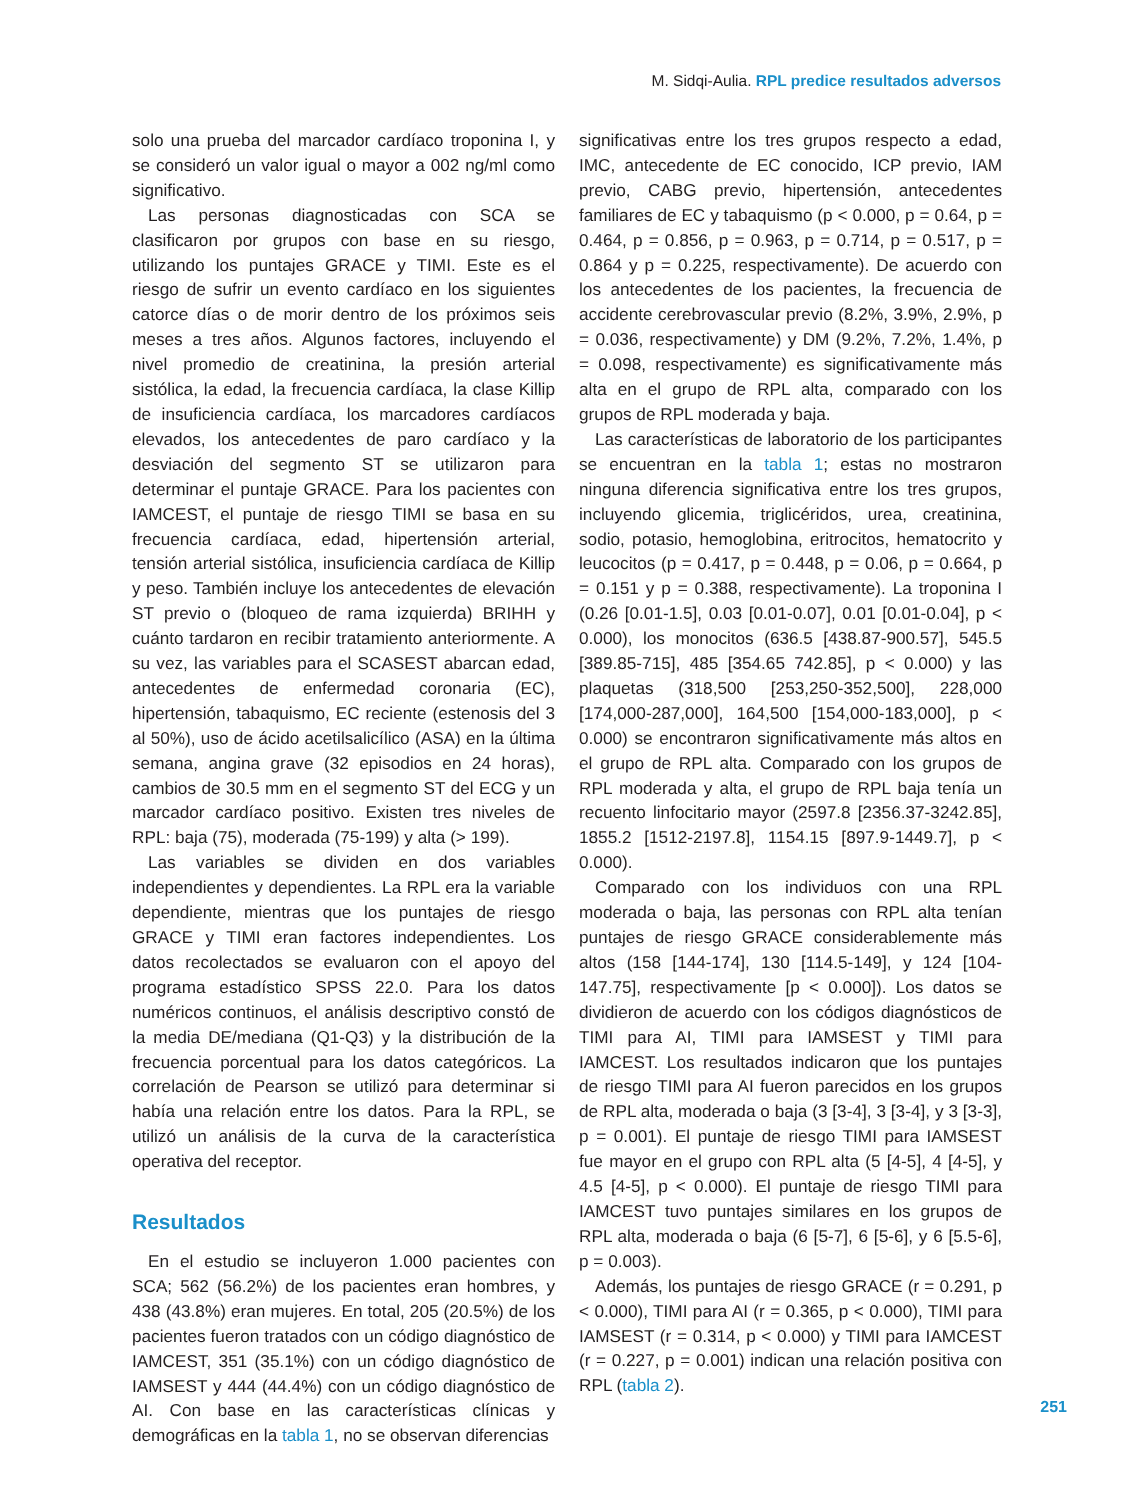M. Sidqi-Aulia. RPL predice resultados adversos
solo una prueba del marcador cardíaco troponina I, y se consideró un valor igual o mayor a 002 ng/ml como significativo.
Las personas diagnosticadas con SCA se clasificaron por grupos con base en su riesgo, utilizando los puntajes GRACE y TIMI. Este es el riesgo de sufrir un evento cardíaco en los siguientes catorce días o de morir dentro de los próximos seis meses a tres años. Algunos factores, incluyendo el nivel promedio de creatinina, la presión arterial sistólica, la edad, la frecuencia cardíaca, la clase Killip de insuficiencia cardíaca, los marcadores cardíacos elevados, los antecedentes de paro cardíaco y la desviación del segmento ST se utilizaron para determinar el puntaje GRACE. Para los pacientes con IAMCEST, el puntaje de riesgo TIMI se basa en su frecuencia cardíaca, edad, hipertensión arterial, tensión arterial sistólica, insuficiencia cardíaca de Killip y peso. También incluye los antecedentes de elevación ST previo o (bloqueo de rama izquierda) BRIHH y cuánto tardaron en recibir tratamiento anteriormente. A su vez, las variables para el SCASEST abarcan edad, antecedentes de enfermedad coronaria (EC), hipertensión, tabaquismo, EC reciente (estenosis del 3 al 50%), uso de ácido acetilsalicílico (ASA) en la última semana, angina grave (32 episodios en 24 horas), cambios de 30.5 mm en el segmento ST del ECG y un marcador cardíaco positivo. Existen tres niveles de RPL: baja (75), moderada (75-199) y alta (> 199).
Las variables se dividen en dos variables independientes y dependientes. La RPL era la variable dependiente, mientras que los puntajes de riesgo GRACE y TIMI eran factores independientes. Los datos recolectados se evaluaron con el apoyo del programa estadístico SPSS 22.0. Para los datos numéricos continuos, el análisis descriptivo constó de la media DE/mediana (Q1-Q3) y la distribución de la frecuencia porcentual para los datos categóricos. La correlación de Pearson se utilizó para determinar si había una relación entre los datos. Para la RPL, se utilizó un análisis de la curva de la característica operativa del receptor.
Resultados
En el estudio se incluyeron 1.000 pacientes con SCA; 562 (56.2%) de los pacientes eran hombres, y 438 (43.8%) eran mujeres. En total, 205 (20.5%) de los pacientes fueron tratados con un código diagnóstico de IAMCEST, 351 (35.1%) con un código diagnóstico de IAMSEST y 444 (44.4%) con un código diagnóstico de AI. Con base en las características clínicas y demográficas en la tabla 1, no se observan diferencias
significativas entre los tres grupos respecto a edad, IMC, antecedente de EC conocido, ICP previo, IAM previo, CABG previo, hipertensión, antecedentes familiares de EC y tabaquismo (p < 0.000, p = 0.64, p = 0.464, p = 0.856, p = 0.963, p = 0.714, p = 0.517, p = 0.864 y p = 0.225, respectivamente). De acuerdo con los antecedentes de los pacientes, la frecuencia de accidente cerebrovascular previo (8.2%, 3.9%, 2.9%, p = 0.036, respectivamente) y DM (9.2%, 7.2%, 1.4%, p = 0.098, respectivamente) es significativamente más alta en el grupo de RPL alta, comparado con los grupos de RPL moderada y baja.
Las características de laboratorio de los participantes se encuentran en la tabla 1; estas no mostraron ninguna diferencia significativa entre los tres grupos, incluyendo glicemia, triglicéridos, urea, creatinina, sodio, potasio, hemoglobina, eritrocitos, hematocrito y leucocitos (p = 0.417, p = 0.448, p = 0.06, p = 0.664, p = 0.151 y p = 0.388, respectivamente). La troponina I (0.26 [0.01-1.5], 0.03 [0.01-0.07], 0.01 [0.01-0.04], p < 0.000), los monocitos (636.5 [438.87-900.57], 545.5 [389.85-715], 485 [354.65 742.85], p < 0.000) y las plaquetas (318,500 [253,250-352,500], 228,000 [174,000-287,000], 164,500 [154,000-183,000], p < 0.000) se encontraron significativamente más altos en el grupo de RPL alta. Comparado con los grupos de RPL moderada y alta, el grupo de RPL baja tenía un recuento linfocitario mayor (2597.8 [2356.37-3242.85], 1855.2 [1512-2197.8], 1154.15 [897.9-1449.7], p < 0.000).
Comparado con los individuos con una RPL moderada o baja, las personas con RPL alta tenían puntajes de riesgo GRACE considerablemente más altos (158 [144-174], 130 [114.5-149], y 124 [104-147.75], respectivamente [p < 0.000]). Los datos se dividieron de acuerdo con los códigos diagnósticos de TIMI para AI, TIMI para IAMSEST y TIMI para IAMCEST. Los resultados indicaron que los puntajes de riesgo TIMI para AI fueron parecidos en los grupos de RPL alta, moderada o baja (3 [3-4], 3 [3-4], y 3 [3-3], p = 0.001). El puntaje de riesgo TIMI para IAMSEST fue mayor en el grupo con RPL alta (5 [4-5], 4 [4-5], y 4.5 [4-5], p < 0.000). El puntaje de riesgo TIMI para IAMCEST tuvo puntajes similares en los grupos de RPL alta, moderada o baja (6 [5-7], 6 [5-6], y 6 [5.5-6], p = 0.003).
Además, los puntajes de riesgo GRACE (r = 0.291, p < 0.000), TIMI para AI (r = 0.365, p < 0.000), TIMI para IAMSEST (r = 0.314, p < 0.000) y TIMI para IAMCEST (r = 0.227, p = 0.001) indican una relación positiva con RPL (tabla 2).
251